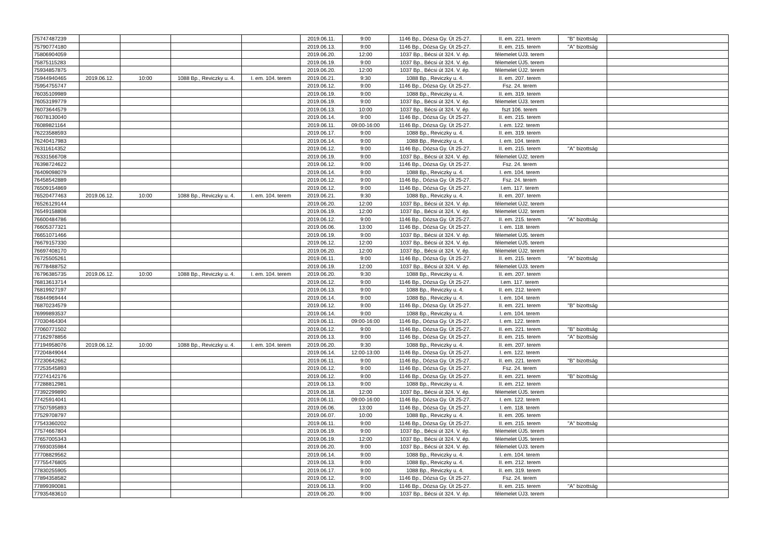| 75747487239 | | | | | 2019.06.11. | 9:00 | 1146 Bp., Dózsa Gy. Út 25-27. | II. em. 221. terem | "B" bizottság | |
| 75790774180 | | | | | 2019.06.13. | 9:00 | 1146 Bp., Dózsa Gy. Út 25-27. | II. em. 215. terem | "A" bizottság | |
| 75806904059 | | | | | 2019.06.20. | 12:00 | 1037 Bp., Bécsi út 324. V. ép. | félemelet ÚJ3. terem | | |
| 75875115283 | | | | | 2019.06.19. | 9:00 | 1037 Bp., Bécsi út 324. V. ép. | félemelet ÚJ5. terem | | |
| 75934857875 | | | | | 2019.06.20. | 12:00 | 1037 Bp., Bécsi út 324. V. ép. | félemelet ÚJ2. terem | | |
| 75944940465 | 2019.06.12. | 10:00 | 1088 Bp., Reviczky u. 4. | I. em. 104. terem | 2019.06.21. | 9:30 | 1088 Bp., Reviczky u. 4. | II. em. 207. terem | | |
| 75954755747 | | | | | 2019.06.12. | 9:00 | 1146 Bp., Dózsa Gy. Út 25-27. | Fsz. 24. terem | | |
| 76035109989 | | | | | 2019.06.19. | 9:00 | 1088 Bp., Reviczky u. 4. | II. em. 319. terem | | |
| 76053199779 | | | | | 2019.06.19. | 9:00 | 1037 Bp., Bécsi út 324. V. ép. | félemelet ÚJ3. terem | | |
| 76073644579 | | | | | 2019.06.13. | 10:00 | 1037 Bp., Bécsi út 324. V. ép. | fszt 106. terem | | |
| 76078130040 | | | | | 2019.06.14. | 9:00 | 1146 Bp., Dózsa Gy. Út 25-27. | II. em. 215. terem | | |
| 76089821164 | | | | | 2019.06.11. | 09:00-16:00 | 1146 Bp., Dózsa Gy. Út 25-27. | I. em. 122. terem | | |
| 76223588593 | | | | | 2019.06.17. | 9:00 | 1088 Bp., Reviczky u. 4. | II. em. 319. terem | | |
| 76240417983 | | | | | 2019.06.14. | 9:00 | 1088 Bp., Reviczky u. 4. | I. em. 104. terem | | |
| 76311614352 | | | | | 2019.06.12. | 9:00 | 1146 Bp., Dózsa Gy. Út 25-27. | II. em. 215. terem | "A" bizottság | |
| 76331566708 | | | | | 2019.06.19. | 9:00 | 1037 Bp., Bécsi út 324. V. ép. | félemelet ÚJ2. terem | | |
| 76398724622 | | | | | 2019.06.12. | 9:00 | 1146 Bp., Dózsa Gy. Út 25-27. | Fsz. 24. terem | | |
| 76409098079 | | | | | 2019.06.14. | 9:00 | 1088 Bp., Reviczky u. 4. | I. em. 104. terem | | |
| 76458542889 | | | | | 2019.06.12. | 9:00 | 1146 Bp., Dózsa Gy. Út 25-27. | Fsz. 24. terem | | |
| 76509154869 | | | | | 2019.06.12. | 9:00 | 1146 Bp., Dózsa Gy. Út 25-27. | I.em. 117. terem | | |
| 76520477463 | 2019.06.12. | 10:00 | 1088 Bp., Reviczky u. 4. | I. em. 104. terem | 2019.06.21. | 9:30 | 1088 Bp., Reviczky u. 4. | II. em. 207. terem | | |
| 76526129144 | | | | | 2019.06.20. | 12:00 | 1037 Bp., Bécsi út 324. V. ép. | félemelet ÚJ2. terem | | |
| 76549158808 | | | | | 2019.06.19. | 12:00 | 1037 Bp., Bécsi út 324. V. ép. | félemelet ÚJ2. terem | | |
| 76600484786 | | | | | 2019.06.12. | 9:00 | 1146 Bp., Dózsa Gy. Út 25-27. | II. em. 215. terem | "A" bizottság | |
| 76605377321 | | | | | 2019.06.06. | 13:00 | 1146 Bp., Dózsa Gy. Út 25-27. | I. em. 118. terem | | |
| 76651071466 | | | | | 2019.06.19. | 9:00 | 1037 Bp., Bécsi út 324. V. ép. | félemelet ÚJ5. terem | | |
| 76679157330 | | | | | 2019.06.12. | 12:00 | 1037 Bp., Bécsi út 324. V. ép. | félemelet ÚJ5. terem | | |
| 76697408170 | | | | | 2019.06.20. | 12:00 | 1037 Bp., Bécsi út 324. V. ép. | félemelet ÚJ2. terem | | |
| 76725505261 | | | | | 2019.06.11. | 9:00 | 1146 Bp., Dózsa Gy. Út 25-27. | II. em. 215. terem | "A" bizottság | |
| 76778488752 | | | | | 2019.06.19. | 12:00 | 1037 Bp., Bécsi út 324. V. ép. | félemelet ÚJ3. terem | | |
| 76796385735 | 2019.06.12. | 10:00 | 1088 Bp., Reviczky u. 4. | I. em. 104. terem | 2019.06.20. | 9:30 | 1088 Bp., Reviczky u. 4. | II. em. 207. terem | | |
| 76813613714 | | | | | 2019.06.12. | 9:00 | 1146 Bp., Dózsa Gy. Út 25-27. | I.em. 117. terem | | |
| 76819927197 | | | | | 2019.06.13. | 9:00 | 1088 Bp., Reviczky u. 4. | II. em. 212. terem | | |
| 76844969444 | | | | | 2019.06.14. | 9:00 | 1088 Bp., Reviczky u. 4. | I. em. 104. terem | | |
| 76870234579 | | | | | 2019.06.12. | 9:00 | 1146 Bp., Dózsa Gy. Út 25-27. | II. em. 221. terem | "B" bizottság | |
| 76999893537 | | | | | 2019.06.14. | 9:00 | 1088 Bp., Reviczky u. 4. | I. em. 104. terem | | |
| 77030464304 | | | | | 2019.06.11. | 09:00-16:00 | 1146 Bp., Dózsa Gy. Út 25-27. | I. em. 122. terem | | |
| 77060771502 | | | | | 2019.06.12. | 9:00 | 1146 Bp., Dózsa Gy. Út 25-27. | II. em. 221. terem | "B" bizottság | |
| 77162978856 | | | | | 2019.06.13. | 9:00 | 1146 Bp., Dózsa Gy. Út 25-27. | II. em. 215. terem | "A" bizottság | |
| 77194958076 | 2019.06.12. | 10:00 | 1088 Bp., Reviczky u. 4. | I. em. 104. terem | 2019.06.20. | 9:30 | 1088 Bp., Reviczky u. 4. | II. em. 207. terem | | |
| 77204849044 | | | | | 2019.06.14. | 12:00-13:00 | 1146 Bp., Dózsa Gy. Út 25-27. | I. em. 122. terem | | |
| 77230642662 | | | | | 2019.06.11. | 9:00 | 1146 Bp., Dózsa Gy. Út 25-27. | II. em. 221. terem | "B" bizottság | |
| 77253545893 | | | | | 2019.06.12. | 9:00 | 1146 Bp., Dózsa Gy. Út 25-27. | Fsz. 24. terem | | |
| 77274142176 | | | | | 2019.06.12. | 9:00 | 1146 Bp., Dózsa Gy. Út 25-27. | II. em. 221. terem | "B" bizottság | |
| 77288812981 | | | | | 2019.06.13. | 9:00 | 1088 Bp., Reviczky u. 4. | II. em. 212. terem | | |
| 77392299890 | | | | | 2019.06.18. | 12:00 | 1037 Bp., Bécsi út 324. V. ép. | félemelet ÚJ5. terem | | |
| 77425914041 | | | | | 2019.06.11. | 09:00-16:00 | 1146 Bp., Dózsa Gy. Út 25-27. | I. em. 122. terem | | |
| 77507595893 | | | | | 2019.06.06. | 13:00 | 1146 Bp., Dózsa Gy. Út 25-27. | I. em. 118. terem | | |
| 77529708797 | | | | | 2019.06.07. | 10:00 | 1088 Bp., Reviczky u. 4. | II. em. 205. terem | | |
| 77543360202 | | | | | 2019.06.11. | 9:00 | 1146 Bp., Dózsa Gy. Út 25-27. | II. em. 215. terem | "A" bizottság | |
| 77574667804 | | | | | 2019.06.19. | 9:00 | 1037 Bp., Bécsi út 324. V. ép. | félemelet ÚJ5. terem | | |
| 77657005343 | | | | | 2019.06.19. | 12:00 | 1037 Bp., Bécsi út 324. V. ép. | félemelet ÚJ5. terem | | |
| 77693035984 | | | | | 2019.06.20. | 9:00 | 1037 Bp., Bécsi út 324. V. ép. | félemelet ÚJ3. terem | | |
| 77708829562 | | | | | 2019.06.14. | 9:00 | 1088 Bp., Reviczky u. 4. | I. em. 104. terem | | |
| 77755476805 | | | | | 2019.06.13. | 9:00 | 1088 Bp., Reviczky u. 4. | II. em. 212. terem | | |
| 77830255905 | | | | | 2019.06.17. | 9:00 | 1088 Bp., Reviczky u. 4. | II. em. 319. terem | | |
| 77894358582 | | | | | 2019.06.12. | 9:00 | 1146 Bp., Dózsa Gy. Út 25-27. | Fsz. 24. terem | | |
| 77899390081 | | | | | 2019.06.13. | 9:00 | 1146 Bp., Dózsa Gy. Út 25-27. | II. em. 215. terem | "A" bizottság | |
| 77935483610 | | | | | 2019.06.20. | 9:00 | 1037 Bp., Bécsi út 324. V. ép. | félemelet ÚJ3. terem | | |